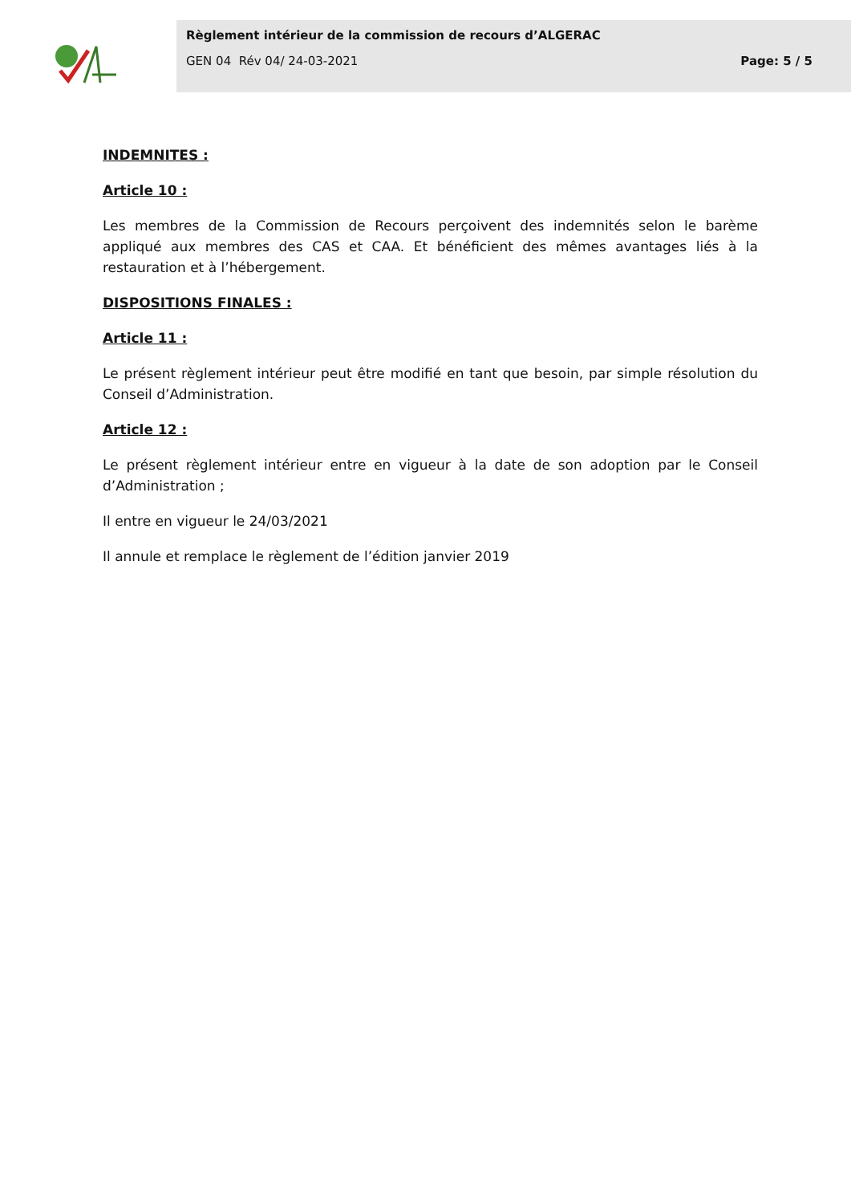Règlement intérieur de la commission de recours d’ALGERAC
GEN 04 Rév 04/ 24-03-2021 Page: 5 / 5
INDEMNITES :
Article 10 :
Les membres de la Commission de Recours perçoivent des indemnités selon le barème appliqué aux membres des CAS et CAA. Et bénéficient des mêmes avantages liés à la restauration et à l’hébergement.
DISPOSITIONS FINALES :
Article 11 :
Le présent règlement intérieur peut être modifié en tant que besoin, par simple résolution du Conseil d’Administration.
Article 12 :
Le présent règlement intérieur entre en vigueur à la date de son adoption par le Conseil d’Administration ;
Il entre en vigueur le 24/03/2021
Il annule et remplace le règlement de l’édition janvier 2019